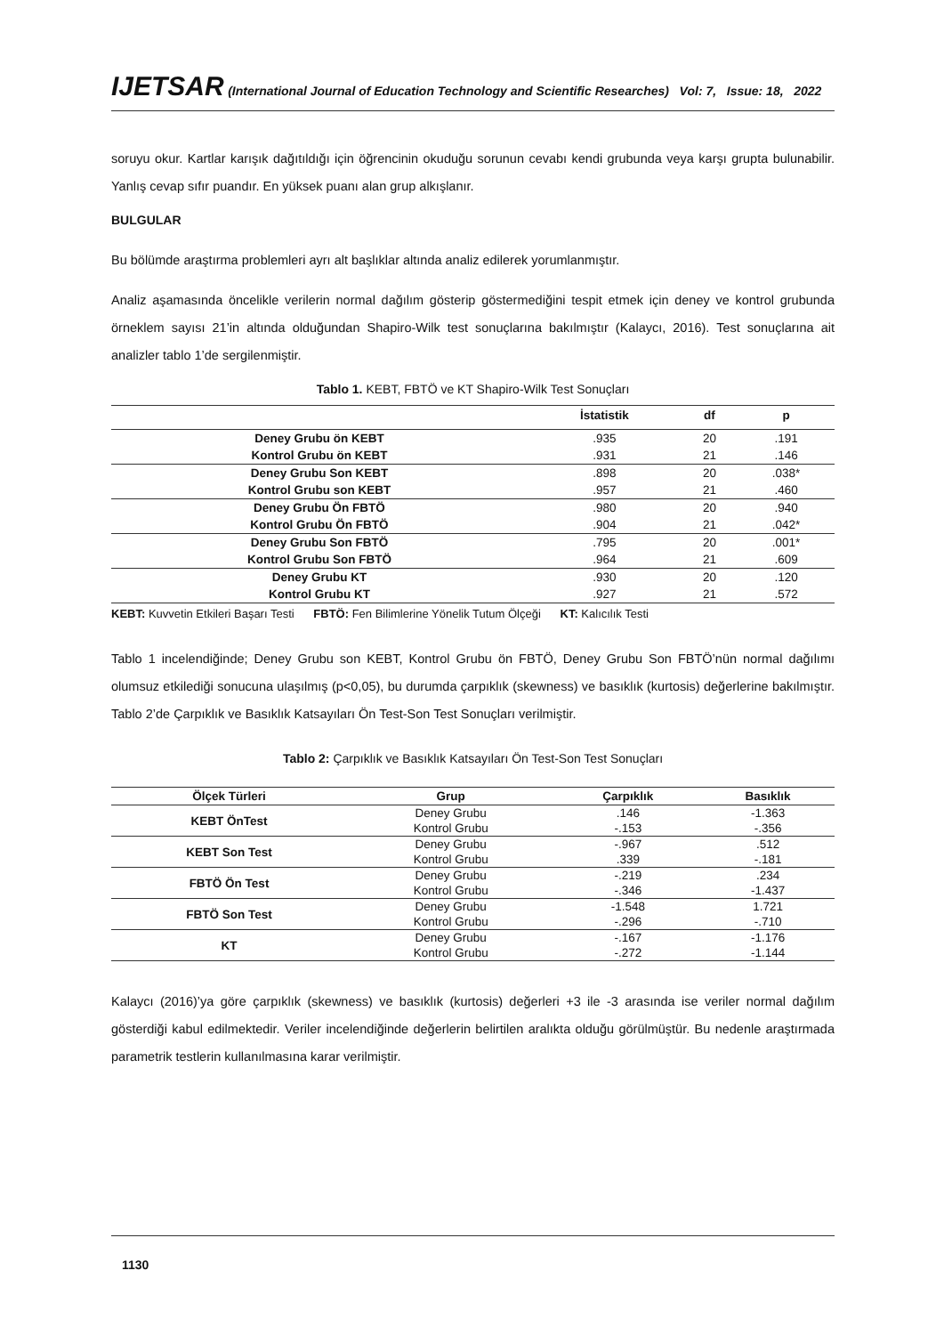IJETSAR (International Journal of Education Technology and Scientific Researches) Vol: 7, Issue: 18, 2022
soruyu okur. Kartlar karışık dağıtıldığı için öğrencinin okuduğu sorunun cevabı kendi grubunda veya karşı grupta bulunabilir. Yanlış cevap sıfır puandır. En yüksek puanı alan grup alkışlanır.
BULGULAR
Bu bölümde araştırma problemleri ayrı alt başlıklar altında analiz edilerek yorumlanmıştır.
Analiz aşamasında öncelikle verilerin normal dağılım gösterip göstermediğini tespit etmek için deney ve kontrol grubunda örneklem sayısı 21’in altında olduğundan Shapiro-Wilk test sonuçlarına bakılmıştır (Kalaycı, 2016). Test sonuçlarına ait analizler tablo 1’de sergilenmiştir.
Tablo 1. KEBT, FBTÖ ve KT Shapiro-Wilk Test Sonuçları
| | İstatistik | df | p |
| --- | --- | --- | --- |
| Deney Grubu ön KEBT | .935 | 20 | .191 |
| Kontrol Grubu ön KEBT | .931 | 21 | .146 |
| Deney Grubu Son KEBT | .898 | 20 | .038* |
| Kontrol Grubu son KEBT | .957 | 21 | .460 |
| Deney Grubu Ön FBTÖ | .980 | 20 | .940 |
| Kontrol Grubu Ön FBTÖ | .904 | 21 | .042* |
| Deney Grubu Son FBTÖ | .795 | 20 | .001* |
| Kontrol Grubu Son FBTÖ | .964 | 21 | .609 |
| Deney Grubu KT | .930 | 20 | .120 |
| Kontrol Grubu KT | .927 | 21 | .572 |
KEBT: Kuvvetin Etkileri Başarı Testi FBTÖ: Fen Bilimlerine Yönelik Tutum Ölçeği KT: Kalıcılık Testi
Tablo 1 incelendiğinde; Deney Grubu son KEBT, Kontrol Grubu ön FBTÖ, Deney Grubu Son FBTÖ’nün normal dağılımı olumsuz etkilediği sonucuna ulaşılmış (p<0,05), bu durumda çarpıklık (skewness) ve basıklık (kurtosis) değerlerine bakılmıştır. Tablo 2’de Çarpıklık ve Basıklık Katsayıları Ön Test-Son Test Sonuçları verilmiştir.
Tablo 2: Çarpıklık ve Basıklık Katsayıları Ön Test-Son Test Sonuçları
| Ölçek Türleri | Grup | Çarpıklık | Basıklık |
| --- | --- | --- | --- |
| KEBT ÖnTest | Deney Grubu | .146 | -1.363 |
| | Kontrol Grubu | -.153 | -.356 |
| KEBT Son Test | Deney Grubu | -.967 | .512 |
| | Kontrol Grubu | .339 | -.181 |
| FBTÖ Ön Test | Deney Grubu | -.219 | .234 |
| | Kontrol Grubu | -.346 | -1.437 |
| FBTÖ Son Test | Deney Grubu | -1.548 | 1.721 |
| | Kontrol Grubu | -.296 | -.710 |
| KT | Deney Grubu | -.167 | -1.176 |
| | Kontrol Grubu | -.272 | -1.144 |
Kalaycı (2016)’ya göre çarpıklık (skewness) ve basıklık (kurtosis) değerleri +3 ile -3 arasında ise veriler normal dağılım gösterdiği kabul edilmektedir. Veriler incelendiğinde değerlerin belirtilen aralıkta olduğu görülmüştür. Bu nedenle araştırmada parametrik testlerin kullanılmasına karar verilmiştir.
1130